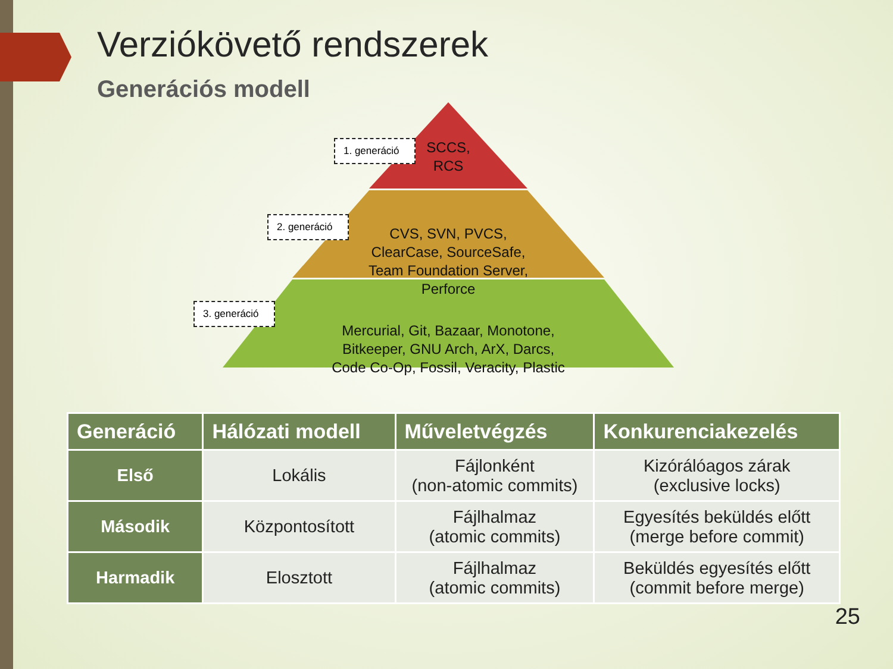Verziókövető rendszerek
Generációs modell
1. generáció
2. generáció
3. generáció
SCCS,
RCS
CVS, SVN, PVCS,
ClearCase, SourceSafe,
Team Foundation Server,
Perforce
Mercurial, Git, Bazaar, Monotone,
Bitkeeper, GNU Arch, ArX, Darcs,
Code Co-Op, Fossil, Veracity, Plastic
| Generáció | Hálózati modell | Műveletvégzés | Konkurenciakezelés |
| --- | --- | --- | --- |
| Első | Lokális | Fájlonként (non-atomic commits) | Kizórálóagos zárak (exclusive locks) |
| Második | Központosított | Fájlhalmaz (atomic commits) | Egyesítés beküldés előtt (merge before commit) |
| Harmadik | Elosztott | Fájlhalmaz (atomic commits) | Beküldés egyesítés előtt (commit before merge) |
25